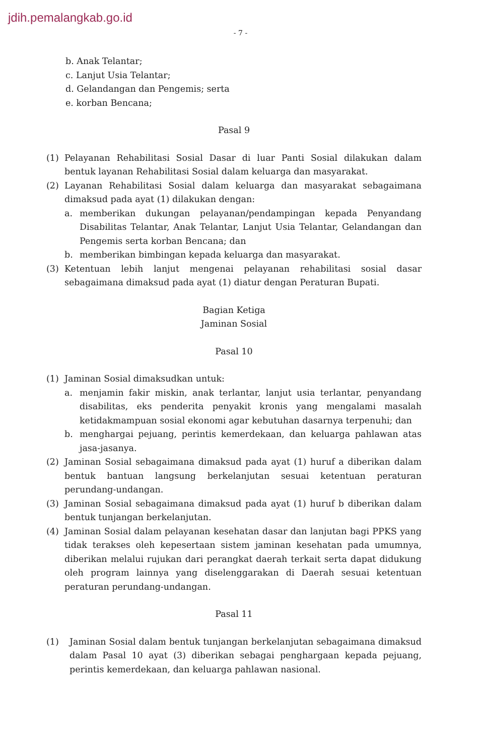jdih.pemalangkab.go.id
- 7 -
b. Anak Telantar;
c. Lanjut Usia Telantar;
d. Gelandangan dan Pengemis; serta
e. korban Bencana;
Pasal 9
(1) Pelayanan Rehabilitasi Sosial Dasar di luar Panti Sosial dilakukan dalam bentuk layanan Rehabilitasi Sosial dalam keluarga dan masyarakat.
(2) Layanan Rehabilitasi Sosial dalam keluarga dan masyarakat sebagaimana dimaksud pada ayat (1) dilakukan dengan:
a. memberikan dukungan pelayanan/pendampingan kepada Penyandang Disabilitas Telantar, Anak Telantar, Lanjut Usia Telantar, Gelandangan dan Pengemis serta korban Bencana; dan
b. memberikan bimbingan kepada keluarga dan masyarakat.
(3) Ketentuan lebih lanjut mengenai pelayanan rehabilitasi sosial dasar sebagaimana dimaksud pada ayat (1) diatur dengan Peraturan Bupati.
Bagian Ketiga
Jaminan Sosial
Pasal 10
(1) Jaminan Sosial dimaksudkan untuk:
a. menjamin fakir miskin, anak terlantar, lanjut usia terlantar, penyandang disabilitas, eks penderita penyakit kronis yang mengalami masalah ketidakmampuan sosial ekonomi agar kebutuhan dasarnya terpenuhi; dan
b. menghargai pejuang, perintis kemerdekaan, dan keluarga pahlawan atas jasa-jasanya.
(2) Jaminan Sosial sebagaimana dimaksud pada ayat (1) huruf a diberikan dalam bentuk bantuan langsung berkelanjutan sesuai ketentuan peraturan perundang-undangan.
(3) Jaminan Sosial sebagaimana dimaksud pada ayat (1) huruf b diberikan dalam bentuk tunjangan berkelanjutan.
(4) Jaminan Sosial dalam pelayanan kesehatan dasar dan lanjutan bagi PPKS yang tidak terakses oleh kepesertaan sistem jaminan kesehatan pada umumnya, diberikan melalui rujukan dari perangkat daerah terkait serta dapat didukung oleh program lainnya yang diselenggarakan di Daerah sesuai ketentuan peraturan perundang-undangan.
Pasal 11
(1) Jaminan Sosial dalam bentuk tunjangan berkelanjutan sebagaimana dimaksud dalam Pasal 10 ayat (3) diberikan sebagai penghargaan kepada pejuang, perintis kemerdekaan, dan keluarga pahlawan nasional.